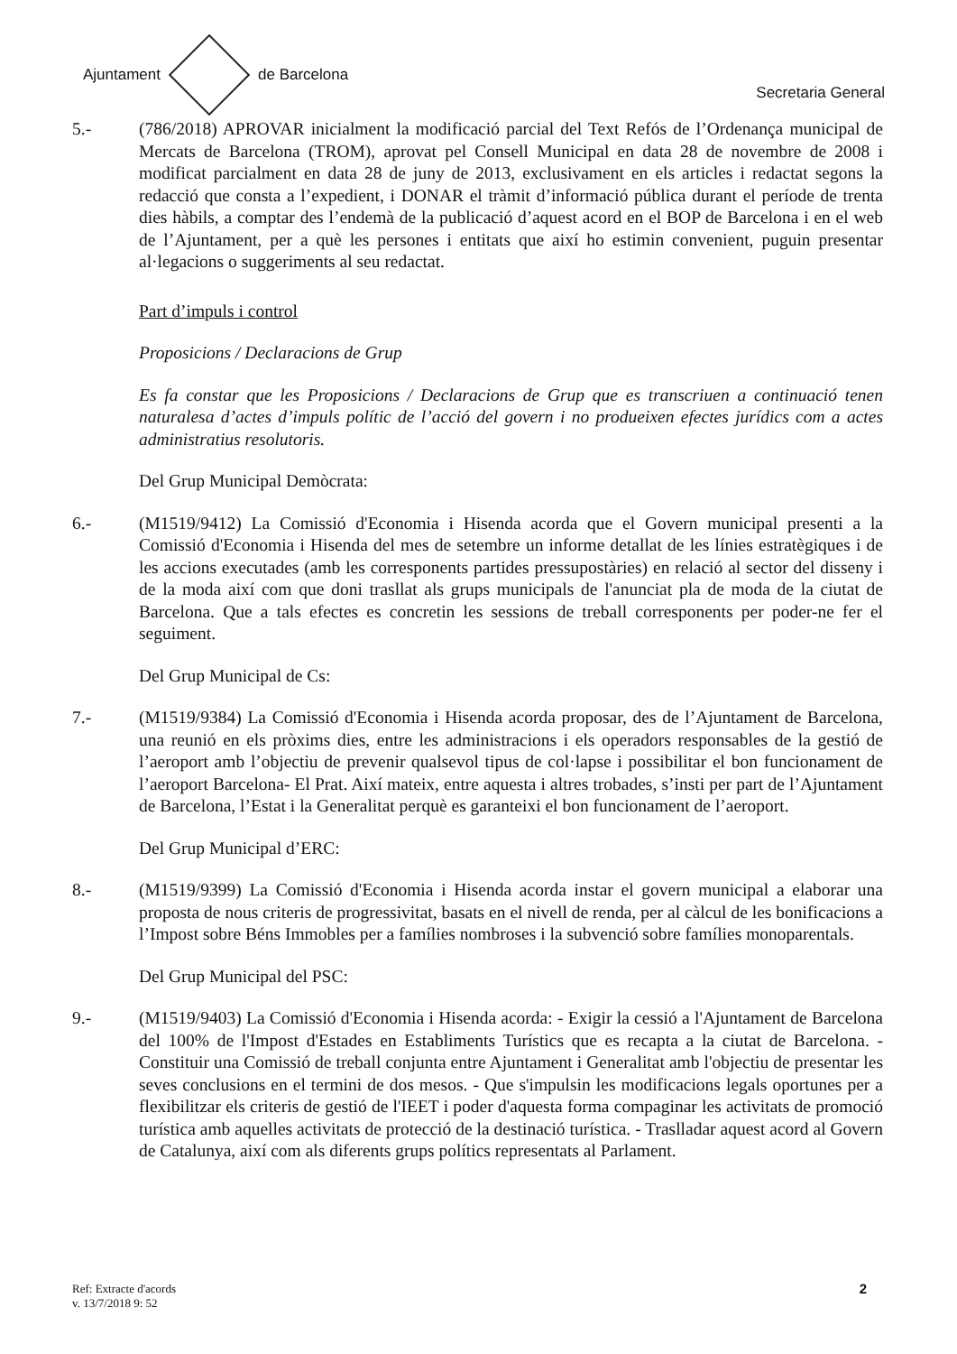Ajuntament de Barcelona
Secretaria General
5.- (786/2018) APROVAR inicialment la modificació parcial del Text Refós de l’Ordenança municipal de Mercats de Barcelona (TROM), aprovat pel Consell Municipal en data 28 de novembre de 2008 i modificat parcialment en data 28 de juny de 2013, exclusivament en els articles i redactat segons la redacció que consta a l’expedient, i DONAR el tràmit d’informació pública durant el període de trenta dies hàbils, a comptar des l’endemà de la publicació d’aquest acord en el BOP de Barcelona i en el web de l’Ajuntament, per a què les persones i entitats que així ho estimin convenient, puguin presentar al·legacions o suggeriments al seu redactat.
Part d’impuls i control
Proposicions / Declaracions de Grup
Es fa constar que les Proposicions / Declaracions de Grup que es transcriuen a continuació tenen naturalesa d’actes d’impuls polític de l’acció del govern i no produeixen efectes jurídics com a actes administratius resolutoris.
Del Grup Municipal Demòcrata:
6.- (M1519/9412) La Comissió d'Economia i Hisenda acorda que el Govern municipal presenti a la Comissió d'Economia i Hisenda del mes de setembre un informe detallat de les línies estratègiques i de les accions executades (amb les corresponents partides pressupostàries) en relació al sector del disseny i de la moda així com que doni trasllat als grups municipals de l'anunciat pla de moda de la ciutat de Barcelona. Que a tals efectes es concretin les sessions de treball corresponents per poder-ne fer el seguiment.
Del Grup Municipal de Cs:
7.- (M1519/9384) La Comissió d'Economia i Hisenda acorda proposar, des de l’Ajuntament de Barcelona, una reunió en els pròxims dies, entre les administracions i els operadors responsables de la gestió de l’aeroport amb l’objectiu de prevenir qualsevol tipus de col·lapse i possibilitar el bon funcionament de l’aeroport Barcelona- El Prat. Així mateix, entre aquesta i altres trobades, s’insti per part de l’Ajuntament de Barcelona, l’Estat i la Generalitat perquè es garanteixi el bon funcionament de l’aeroport.
Del Grup Municipal d’ERC:
8.- (M1519/9399) La Comissió d'Economia i Hisenda acorda instar el govern municipal a elaborar una proposta de nous criteris de progressivitat, basats en el nivell de renda, per al càlcul de les bonificacions a l’Impost sobre Béns Immobles per a famílies nombroses i la subvenció sobre famílies monoparentals.
Del Grup Municipal del PSC:
9.- (M1519/9403) La Comissió d'Economia i Hisenda acorda: - Exigir la cessió a l'Ajuntament de Barcelona del 100% de l'Impost d'Estades en Establiments Turístics que es recapta a la ciutat de Barcelona. - Constituir una Comissió de treball conjunta entre Ajuntament i Generalitat amb l'objectiu de presentar les seves conclusions en el termini de dos mesos. - Que s'impulsin les modificacions legals oportunes per a flexibilitzar els criteris de gestió de l'IEET i poder d'aquesta forma compaginar les activitats de promoció turística amb aquelles activitats de protecció de la destinació turística. - Traslladar aquest acord al Govern de Catalunya, així com als diferents grups polítics representats al Parlament.
Ref: Extracte d'acords
v. 13/7/2018 9: 52
2